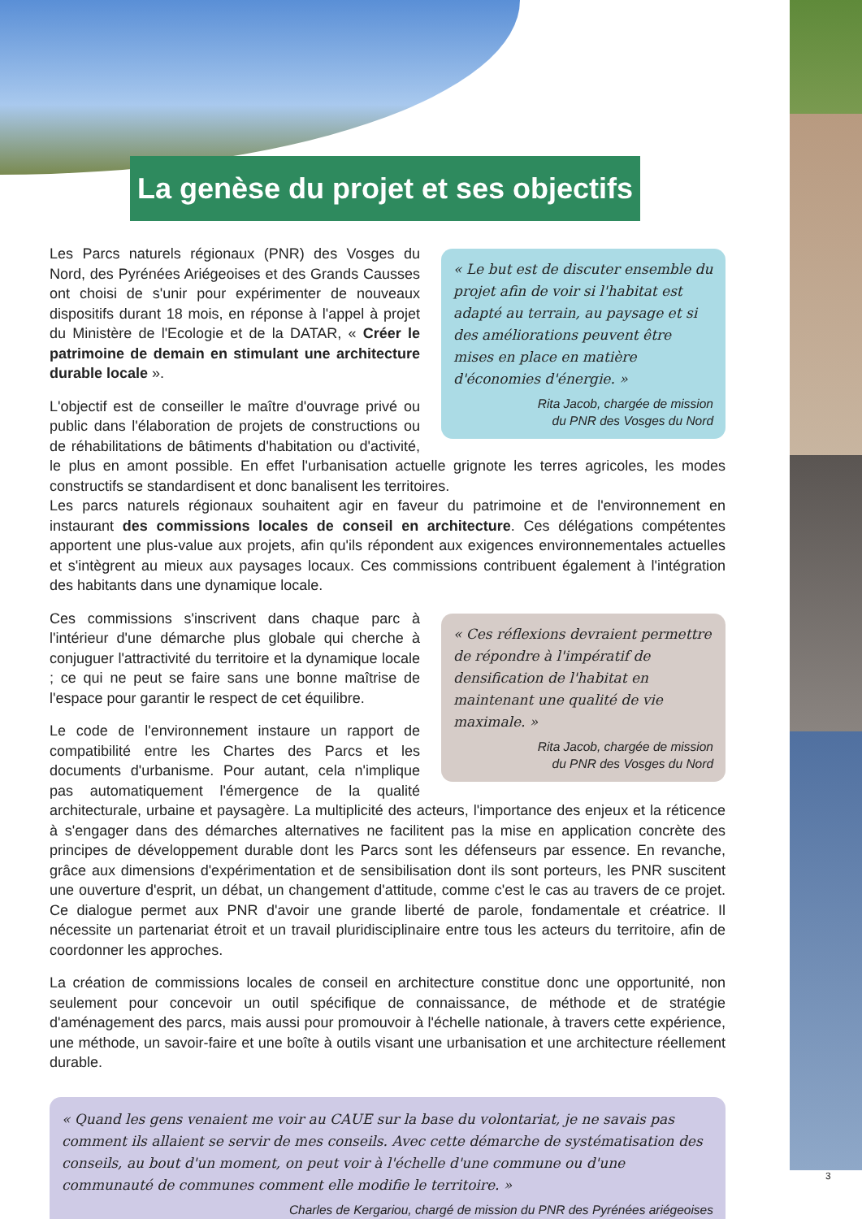La genèse du projet et ses objectifs
« Le but est de discuter ensemble du projet afin de voir si l'habitat est adapté au terrain, au paysage et si des améliorations peuvent être mises en place en matière d'économies d'énergie. »
Rita Jacob, chargée de mission
du PNR des Vosges du Nord
Les Parcs naturels régionaux (PNR) des Vosges du Nord, des Pyrénées Ariégeoises et des Grands Causses ont choisi de s'unir pour expérimenter de nouveaux dispositifs durant 18 mois, en réponse à l'appel à projet du Ministère de l'Ecologie et de la DATAR, « Créer le patrimoine de demain en stimulant une architecture durable locale ».
L'objectif est de conseiller le maître d'ouvrage privé ou public dans l'élaboration de projets de constructions ou de réhabilitations de bâtiments d'habitation ou d'activité, le plus en amont possible. En effet l'urbanisation actuelle grignote les terres agricoles, les modes constructifs se standardisent et donc banalisent les territoires.
Les parcs naturels régionaux souhaitent agir en faveur du patrimoine et de l'environnement en instaurant des commissions locales de conseil en architecture. Ces délégations compétentes apportent une plus-value aux projets, afin qu'ils répondent aux exigences environnementales actuelles et s'intègrent au mieux aux paysages locaux. Ces commissions contribuent également à l'intégration des habitants dans une dynamique locale.
« Ces réflexions devraient permettre de répondre à l'impératif de densification de l'habitat en maintenant une qualité de vie maximale. »
Rita Jacob, chargée de mission
du PNR des Vosges du Nord
Ces commissions s'inscrivent dans chaque parc à l'intérieur d'une démarche plus globale qui cherche à conjuguer l'attractivité du territoire et la dynamique locale ; ce qui ne peut se faire sans une bonne maîtrise de l'espace pour garantir le respect de cet équilibre.
Le code de l'environnement instaure un rapport de compatibilité entre les Chartes des Parcs et les documents d'urbanisme. Pour autant, cela n'implique pas automatiquement l'émergence de la qualité architecturale, urbaine et paysagère. La multiplicité des acteurs, l'importance des enjeux et la réticence à s'engager dans des démarches alternatives ne facilitent pas la mise en application concrète des principes de développement durable dont les Parcs sont les défenseurs par essence. En revanche, grâce aux dimensions d'expérimentation et de sensibilisation dont ils sont porteurs, les PNR suscitent une ouverture d'esprit, un débat, un changement d'attitude, comme c'est le cas au travers de ce projet. Ce dialogue permet aux PNR d'avoir une grande liberté de parole, fondamentale et créatrice. Il nécessite un partenariat étroit et un travail pluridisciplinaire entre tous les acteurs du territoire, afin de coordonner les approches.
La création de commissions locales de conseil en architecture constitue donc une opportunité, non seulement pour concevoir un outil spécifique de connaissance, de méthode et de stratégie d'aménagement des parcs, mais aussi pour promouvoir à l'échelle nationale, à travers cette expérience, une méthode, un savoir-faire et une boîte à outils visant une urbanisation et une architecture réellement durable.
« Quand les gens venaient me voir au CAUE sur la base du volontariat, je ne savais pas comment ils allaient se servir de mes conseils. Avec cette démarche de systématisation des conseils, au bout d'un moment, on peut voir à l'échelle d'une commune ou d'une communauté de communes comment elle modifie le territoire. »
Charles de Kergariou, chargé de mission du PNR des Pyrénées ariégeoises
3